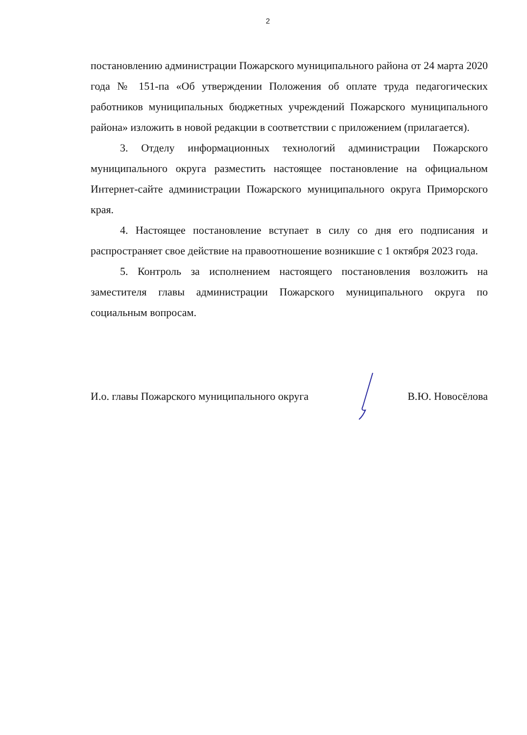2
постановлению администрации Пожарского муниципального района от 24 марта 2020 года № 151-па «Об утверждении Положения об оплате труда педагогических работников муниципальных бюджетных учреждений Пожарского муниципального района» изложить в новой редакции в соответствии с приложением (прилагается).
3. Отделу информационных технологий администрации Пожарского муниципального округа разместить настоящее постановление на официальном Интернет-сайте администрации Пожарского муниципального округа Приморского края.
4. Настоящее постановление вступает в силу со дня его подписания и распространяет свое действие на правоотношение возникшие с 1 октября 2023 года.
5. Контроль за исполнением настоящего постановления возложить на заместителя главы администрации Пожарского муниципального округа по социальным вопросам.
И.о. главы Пожарского муниципального округа В.Ю. Новосёлова